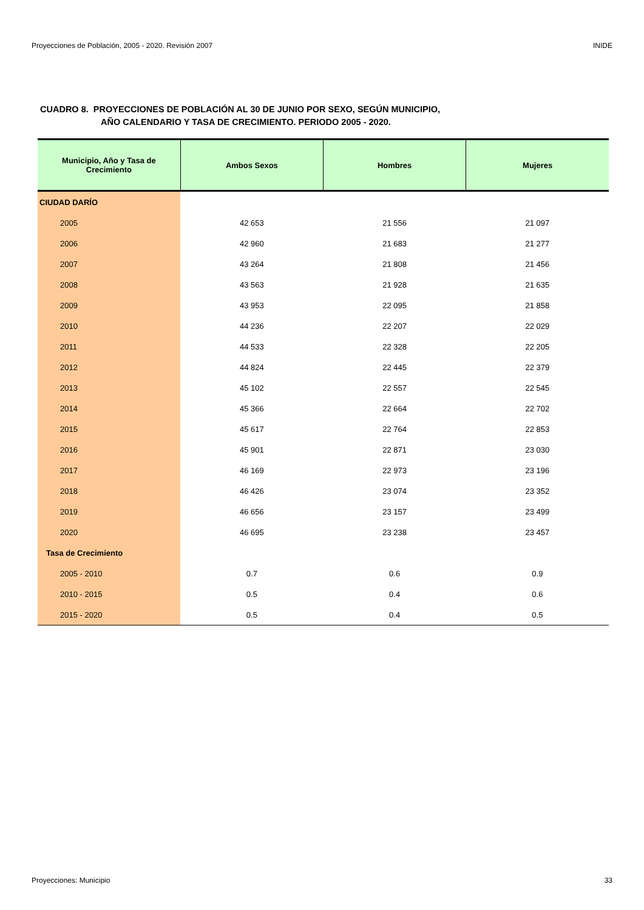Proyecciones de Población, 2005 - 2020. Revisión 2007 INIDE
CUADRO 8. PROYECCIONES DE POBLACIÓN AL 30 DE JUNIO POR SEXO, SEGÚN MUNICIPIO,
AÑO CALENDARIO Y TASA DE CRECIMIENTO. PERIODO 2005 - 2020.
| Municipio, Año y Tasa de Crecimiento | Ambos Sexos | Hombres | Mujeres |
| --- | --- | --- | --- |
| CIUDAD DARÍO | | | |
| 2005 | 42 653 | 21 556 | 21 097 |
| 2006 | 42 960 | 21 683 | 21 277 |
| 2007 | 43 264 | 21 808 | 21 456 |
| 2008 | 43 563 | 21 928 | 21 635 |
| 2009 | 43 953 | 22 095 | 21 858 |
| 2010 | 44 236 | 22 207 | 22 029 |
| 2011 | 44 533 | 22 328 | 22 205 |
| 2012 | 44 824 | 22 445 | 22 379 |
| 2013 | 45 102 | 22 557 | 22 545 |
| 2014 | 45 366 | 22 664 | 22 702 |
| 2015 | 45 617 | 22 764 | 22 853 |
| 2016 | 45 901 | 22 871 | 23 030 |
| 2017 | 46 169 | 22 973 | 23 196 |
| 2018 | 46 426 | 23 074 | 23 352 |
| 2019 | 46 656 | 23 157 | 23 499 |
| 2020 | 46 695 | 23 238 | 23 457 |
| Tasa de Crecimiento | | | |
| 2005 - 2010 | 0.7 | 0.6 | 0.9 |
| 2010 - 2015 | 0.5 | 0.4 | 0.6 |
| 2015 - 2020 | 0.5 | 0.4 | 0.5 |
Proyecciones: Municipio 33